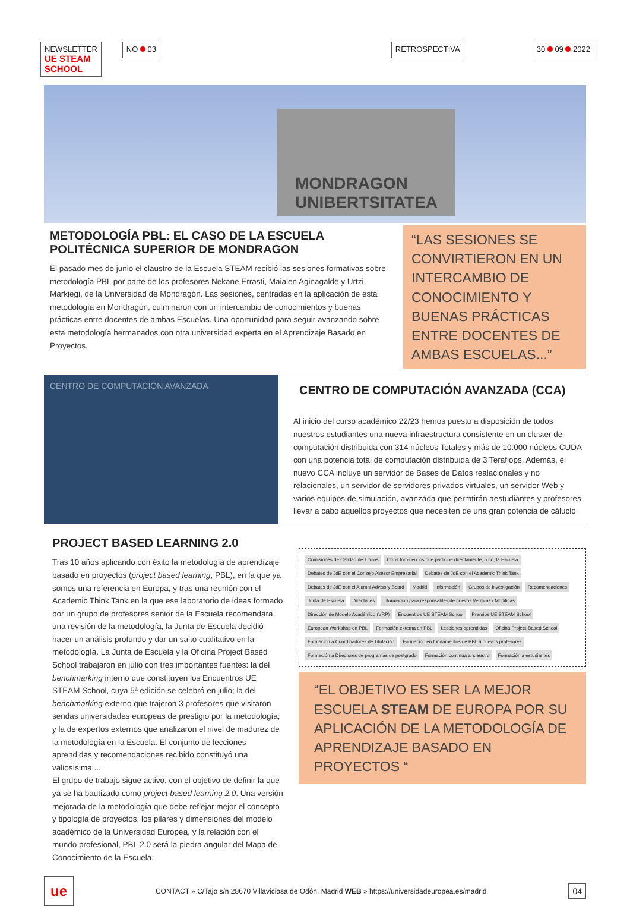NEWSLETTER
UE STEAM
SCHOOL
NO 03 RETROSPECTIVA 30 09 2022
MONDRAGON
UNIBERTSITATEA
METODOLOGÍA PBL: EL CASO DE LA ESCUELA POLITÉCNICA SUPERIOR DE MONDRAGON
El pasado mes de junio el claustro de la Escuela STEAM recibió las sesiones formativas sobre metodología PBL por parte de los profesores Nekane Errasti, Maialen Aginagalde y Urtzi Markiegi, de la Universidad de Mondragón. Las sesiones, centradas en la aplicación de esta metodología en Mondragón, culminaron con un intercambio de conocimientos y buenas prácticas entre docentes de ambas Escuelas. Una oportunidad para seguir avanzando sobre esta metodología hermanados con otra universidad experta en el Aprendizaje Basado en Proyectos.
“LAS SESIONES SE CONVIRTIERON EN UN INTERCAMBIO DE CONOCIMIENTO Y BUENAS PRÁCTICAS ENTRE DOCENTES DE AMBAS ESCUELAS...”
CENTRO DE COMPUTACIÓN AVANZADA
CENTRO DE COMPUTACIÓN AVANZADA (CCA)
Al inicio del curso académico 22/23 hemos puesto a disposición de todos nuestros estudiantes una nueva infraestructura consistente en un cluster de computación distribuida con 314 núcleos Totales y más de 10.000 núcleos CUDA con una potencia total de computación distribuida de 3 Teraflops. Además, el nuevo CCA incluye un servidor de Bases de Datos realacionales y no relacionales, un servidor de servidores privados virtuales, un servidor Web y varios equipos de simulación, avanzada que permtirán aestudiantes y profesores llevar a cabo aquellos proyectos que necesiten de una gran potencia de cáluclo
PROJECT BASED LEARNING 2.0
Tras 10 años aplicando con éxito la metodología de aprendizaje basado en proyectos (project based learning, PBL), en la que ya somos una referencia en Europa, y tras una reunión con el Academic Think Tank en la que ese laboratorio de ideas formado por un grupo de profesores senior de la Escuela recomendara una revisión de la metodología, la Junta de Escuela decidió hacer un análisis profundo y dar un salto cualitativo en la metodología. La Junta de Escuela y la Oficina Project Based School trabajaron en julio con tres importantes fuentes: la del benchmarking interno que constituyen los Encuentros UE STEAM School, cuya 5ª edición se celebró en julio; la del benchmarking externo que trajeron 3 profesores que visitaron sendas universidades europeas de prestigio por la metodología; y la de expertos externos que analizaron el nivel de madurez de la metodología en la Escuela. El conjunto de lecciones aprendidas y recomendaciones recibido constituyó una valiosísima ...
El grupo de trabajo sigue activo, con el objetivo de definir la que ya se ha bautizado como project based learning 2.0. Una versión mejorada de la metodología que debe reflejar mejor el concepto y tipología de proyectos, los pilares y dimensiones del modelo académico de la Universidad Europea, y la relación con el mundo profesional, PBL 2.0 será la piedra angular del Mapa de Conocimiento de la Escuela.
Comisiones de Calidad de Títulos Otros foros en los que participe directamente, o no, la Escuela Debates de JdE con el Consejo Asesor Empresarial Debates de JdE con el Academic Think Tank Debates de JdE con el Alumni Advisory Board Madrid Información Grupos de investigación Recomendaciones Junta de Escuela Directrices Información para responsables de nuevos Verificas / Modificas Dirección de Modelo Académico (VRP) Encuentros UE STEAM School Premios UE STEAM School European Workshop on PBL Formación externa en PBL Lecciones aprendidas Oficina Project-Based School Formación a Coordinadores de Titulación Formación en fundamentos de PBL a nuevos profesores Formación a Directores de programas de postgrado Formación continua al claustro Formación a estudiantes
“EL OBJETIVO ES SER LA MEJOR ESCUELA STEAM DE EUROPA POR SU APLICACIÓN DE LA METODOLOGÍA DE APRENDIZAJE BASADO EN PROYECTOS “
ue
CONTACT » C/Tajo s/n 28670 Villaviciosa de Odón. Madrid WEB » https://universidadeuropea.es/madrid
04